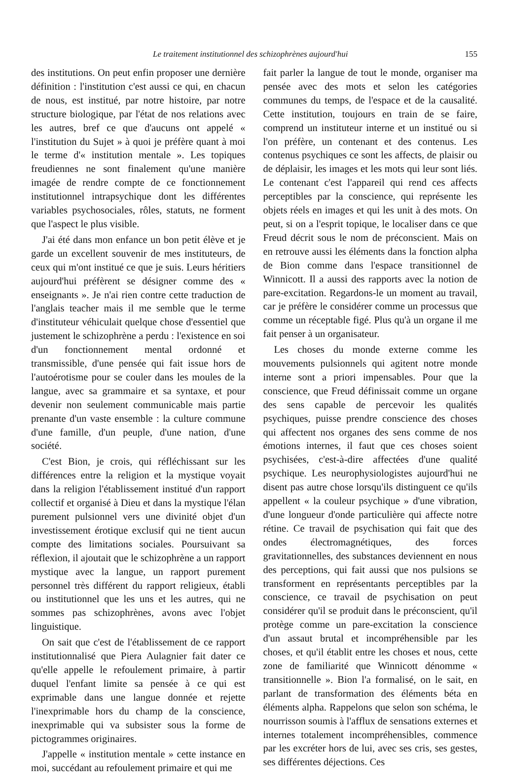Le traitement institutionnel des schizophrènes aujourd'hui 155
des institutions. On peut enfin proposer une dernière définition : l'institution c'est aussi ce qui, en chacun de nous, est institué, par notre histoire, par notre structure biologique, par l'état de nos relations avec les autres, bref ce que d'aucuns ont appelé « l'institution du Sujet » à quoi je préfère quant à moi le terme d'« institution mentale ». Les topiques freudiennes ne sont finalement qu'une manière imagée de rendre compte de ce fonctionnement institutionnel intrapsychique dont les différentes variables psychosociales, rôles, statuts, ne forment que l'aspect le plus visible.
J'ai été dans mon enfance un bon petit élève et je garde un excellent souvenir de mes instituteurs, de ceux qui m'ont institué ce que je suis. Leurs héritiers aujourd'hui préfèrent se désigner comme des « enseignants ». Je n'ai rien contre cette traduction de l'anglais teacher mais il me semble que le terme d'instituteur véhiculait quelque chose d'essentiel que justement le schizophrène a perdu : l'existence en soi d'un fonctionnement mental ordonné et transmissible, d'une pensée qui fait issue hors de l'autoérotisme pour se couler dans les moules de la langue, avec sa grammaire et sa syntaxe, et pour devenir non seulement communicable mais partie prenante d'un vaste ensemble : la culture commune d'une famille, d'un peuple, d'une nation, d'une société.
C'est Bion, je crois, qui réfléchissant sur les différences entre la religion et la mystique voyait dans la religion l'établissement institué d'un rapport collectif et organisé à Dieu et dans la mystique l'élan purement pulsionnel vers une divinité objet d'un investissement érotique exclusif qui ne tient aucun compte des limitations sociales. Poursuivant sa réflexion, il ajoutait que le schizophrène a un rapport mystique avec la langue, un rapport purement personnel très différent du rapport religieux, établi ou institutionnel que les uns et les autres, qui ne sommes pas schizophrènes, avons avec l'objet linguistique.
On sait que c'est de l'établissement de ce rapport institutionnalisé que Piera Aulagnier fait dater ce qu'elle appelle le refoulement primaire, à partir duquel l'enfant limite sa pensée à ce qui est exprimable dans une langue donnée et rejette l'inexprimable hors du champ de la conscience, inexprimable qui va subsister sous la forme de pictogrammes originaires.
J'appelle « institution mentale » cette instance en moi, succédant au refoulement primaire et qui me
fait parler la langue de tout le monde, organiser ma pensée avec des mots et selon les catégories communes du temps, de l'espace et de la causalité. Cette institution, toujours en train de se faire, comprend un instituteur interne et un institué ou si l'on préfère, un contenant et des contenus. Les contenus psychiques ce sont les affects, de plaisir ou de déplaisir, les images et les mots qui leur sont liés. Le contenant c'est l'appareil qui rend ces affects perceptibles par la conscience, qui représente les objets réels en images et qui les unit à des mots. On peut, si on a l'esprit topique, le localiser dans ce que Freud décrit sous le nom de préconscient. Mais on en retrouve aussi les éléments dans la fonction alpha de Bion comme dans l'espace transitionnel de Winnicott. Il a aussi des rapports avec la notion de pare-excitation. Regardons-le un moment au travail, car je préfère le considérer comme un processus que comme un réceptable figé. Plus qu'à un organe il me fait penser à un organisateur.
Les choses du monde externe comme les mouvements pulsionnels qui agitent notre monde interne sont a priori impensables. Pour que la conscience, que Freud définissait comme un organe des sens capable de percevoir les qualités psychiques, puisse prendre conscience des choses qui affectent nos organes des sens comme de nos émotions internes, il faut que ces choses soient psychisées, c'est-à-dire affectées d'une qualité psychique. Les neurophysiologistes aujourd'hui ne disent pas autre chose lorsqu'ils distinguent ce qu'ils appellent « la couleur psychique » d'une vibration, d'une longueur d'onde particulière qui affecte notre rétine. Ce travail de psychisation qui fait que des ondes électromagnétiques, des forces gravitationnelles, des substances deviennent en nous des perceptions, qui fait aussi que nos pulsions se transforment en représentants perceptibles par la conscience, ce travail de psychisation on peut considérer qu'il se produit dans le préconscient, qu'il protège comme un pare-excitation la conscience d'un assaut brutal et incompréhensible par les choses, et qu'il établit entre les choses et nous, cette zone de familiarité que Winnicott dénomme « transitionnelle ». Bion l'a formalisé, on le sait, en parlant de transformation des éléments béta en éléments alpha. Rappelons que selon son schéma, le nourrisson soumis à l'afflux de sensations externes et internes totalement incompréhensibles, commence par les excréter hors de lui, avec ses cris, ses gestes, ses différentes déjections. Ces